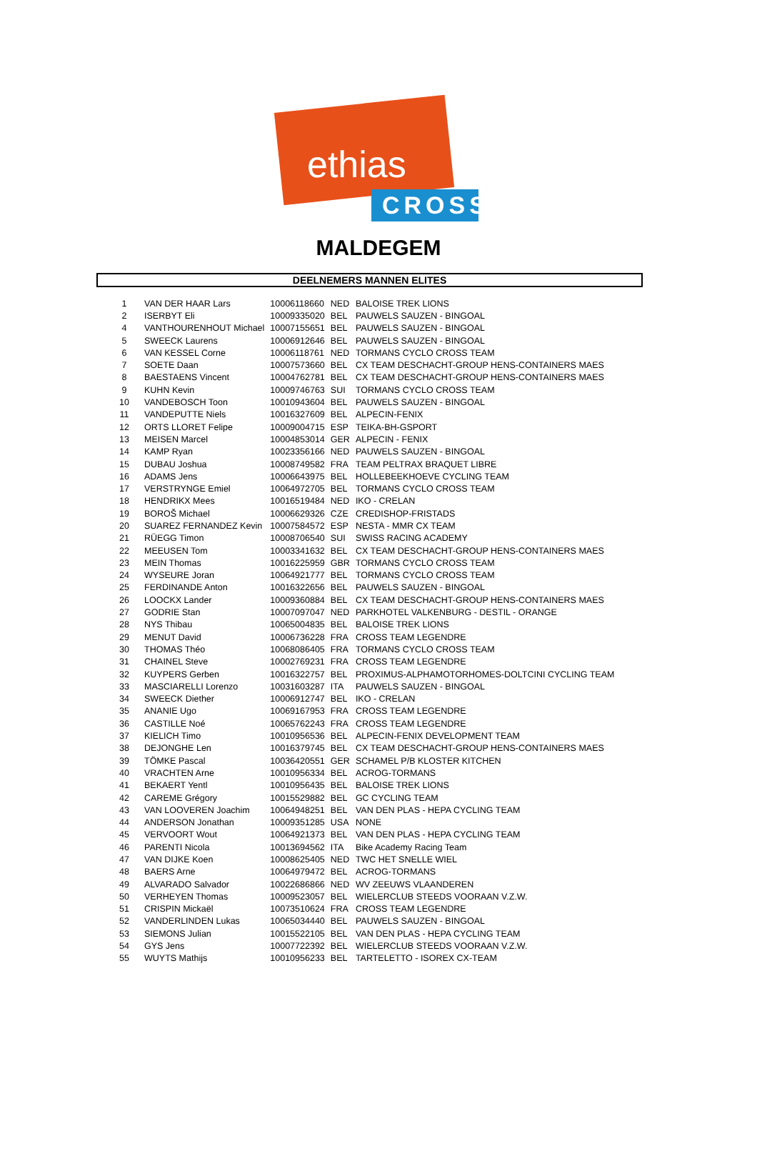ethias
CROSS
MALDEGEM
DEELNEMERS MANNEN ELITES
| 1 | VAN DER HAAR Lars | 10006118660 | NED | BALOISE TREK LIONS |
| 2 | ISERBYT Eli | 10009335020 | BEL | PAUWELS SAUZEN - BINGOAL |
| 4 | VANTHOURENHOUT Michael | 10007155651 | BEL | PAUWELS SAUZEN - BINGOAL |
| 5 | SWEECK Laurens | 10006912646 | BEL | PAUWELS SAUZEN - BINGOAL |
| 6 | VAN KESSEL Corne | 10006118761 | NED | TORMANS CYCLO CROSS TEAM |
| 7 | SOETE Daan | 10007573660 | BEL | CX TEAM DESCHACHT-GROUP HENS-CONTAINERS MAES |
| 8 | BAESTAENS Vincent | 10004762781 | BEL | CX TEAM DESCHACHT-GROUP HENS-CONTAINERS MAES |
| 9 | KUHN Kevin | 10009746763 | SUI | TORMANS CYCLO CROSS TEAM |
| 10 | VANDEBOSCH Toon | 10010943604 | BEL | PAUWELS SAUZEN - BINGOAL |
| 11 | VANDEPUTTE Niels | 10016327609 | BEL | ALPECIN-FENIX |
| 12 | ORTS LLORET Felipe | 10009004715 | ESP | TEIKA-BH-GSPORT |
| 13 | MEISEN Marcel | 10004853014 | GER | ALPECIN - FENIX |
| 14 | KAMP Ryan | 10023356166 | NED | PAUWELS SAUZEN - BINGOAL |
| 15 | DUBAU Joshua | 10008749582 | FRA | TEAM PELTRAX BRAQUET LIBRE |
| 16 | ADAMS Jens | 10006643975 | BEL | HOLLEBEEKHOEVE CYCLING TEAM |
| 17 | VERSTRYNGE Emiel | 10064972705 | BEL | TORMANS CYCLO CROSS TEAM |
| 18 | HENDRIKX Mees | 10016519484 | NED | IKO - CRELAN |
| 19 | BOROŠ Michael | 10006629326 | CZE | CREDISHOP-FRISTADS |
| 20 | SUAREZ FERNANDEZ Kevin | 10007584572 | ESP | NESTA - MMR CX TEAM |
| 21 | RÜEGG Timon | 10008706540 | SUI | SWISS RACING ACADEMY |
| 22 | MEEUSEN Tom | 10003341632 | BEL | CX TEAM DESCHACHT-GROUP HENS-CONTAINERS MAES |
| 23 | MEIN Thomas | 10016225959 | GBR | TORMANS CYCLO CROSS TEAM |
| 24 | WYSEURE Joran | 10064921777 | BEL | TORMANS CYCLO CROSS TEAM |
| 25 | FERDINANDE Anton | 10016322656 | BEL | PAUWELS SAUZEN - BINGOAL |
| 26 | LOOCKX Lander | 10009360884 | BEL | CX TEAM DESCHACHT-GROUP HENS-CONTAINERS MAES |
| 27 | GODRIE Stan | 10007097047 | NED | PARKHOTEL VALKENBURG - DESTIL - ORANGE |
| 28 | NYS Thibau | 10065004835 | BEL | BALOISE TREK LIONS |
| 29 | MENUT David | 10006736228 | FRA | CROSS TEAM LEGENDRE |
| 30 | THOMAS Théo | 10068086405 | FRA | TORMANS CYCLO CROSS TEAM |
| 31 | CHAINEL Steve | 10002769231 | FRA | CROSS TEAM LEGENDRE |
| 32 | KUYPERS Gerben | 10016322757 | BEL | PROXIMUS-ALPHAMOTORHOMES-DOLTCINI CYCLING TEAM |
| 33 | MASCIARELLI Lorenzo | 10031603287 | ITA | PAUWELS SAUZEN - BINGOAL |
| 34 | SWEECK Diether | 10006912747 | BEL | IKO - CRELAN |
| 35 | ANANIE Ugo | 10069167953 | FRA | CROSS TEAM LEGENDRE |
| 36 | CASTILLE Noé | 10065762243 | FRA | CROSS TEAM LEGENDRE |
| 37 | KIELICH Timo | 10010956536 | BEL | ALPECIN-FENIX DEVELOPMENT TEAM |
| 38 | DEJONGHE Len | 10016379745 | BEL | CX TEAM DESCHACHT-GROUP HENS-CONTAINERS MAES |
| 39 | TÖMKE Pascal | 10036420551 | GER | SCHAMEL P/B KLOSTER KITCHEN |
| 40 | VRACHTEN Arne | 10010956334 | BEL | ACROG-TORMANS |
| 41 | BEKAERT Yentl | 10010956435 | BEL | BALOISE TREK LIONS |
| 42 | CAREME Grégory | 10015529882 | BEL | GC CYCLING TEAM |
| 43 | VAN LOOVEREN Joachim | 10064948251 | BEL | VAN DEN PLAS - HEPA CYCLING TEAM |
| 44 | ANDERSON Jonathan | 10009351285 | USA | NONE |
| 45 | VERVOORT Wout | 10064921373 | BEL | VAN DEN PLAS - HEPA CYCLING TEAM |
| 46 | PARENTI Nicola | 10013694562 | ITA | Bike Academy Racing Team |
| 47 | VAN DIJKE Koen | 10008625405 | NED | TWC HET SNELLE WIEL |
| 48 | BAERS Arne | 10064979472 | BEL | ACROG-TORMANS |
| 49 | ALVARADO Salvador | 10022686866 | NED | WV ZEEUWS VLAANDEREN |
| 50 | VERHEYEN Thomas | 10009523057 | BEL | WIELERCLUB STEEDS VOORAAN V.Z.W. |
| 51 | CRISPIN Mickaël | 10073510624 | FRA | CROSS TEAM LEGENDRE |
| 52 | VANDERLINDEN Lukas | 10065034440 | BEL | PAUWELS SAUZEN - BINGOAL |
| 53 | SIEMONS Julian | 10015522105 | BEL | VAN DEN PLAS - HEPA CYCLING TEAM |
| 54 | GYS Jens | 10007722392 | BEL | WIELERCLUB STEEDS VOORAAN V.Z.W. |
| 55 | WUYTS Mathijs | 10010956233 | BEL | TARTELETTO - ISOREX CX-TEAM |